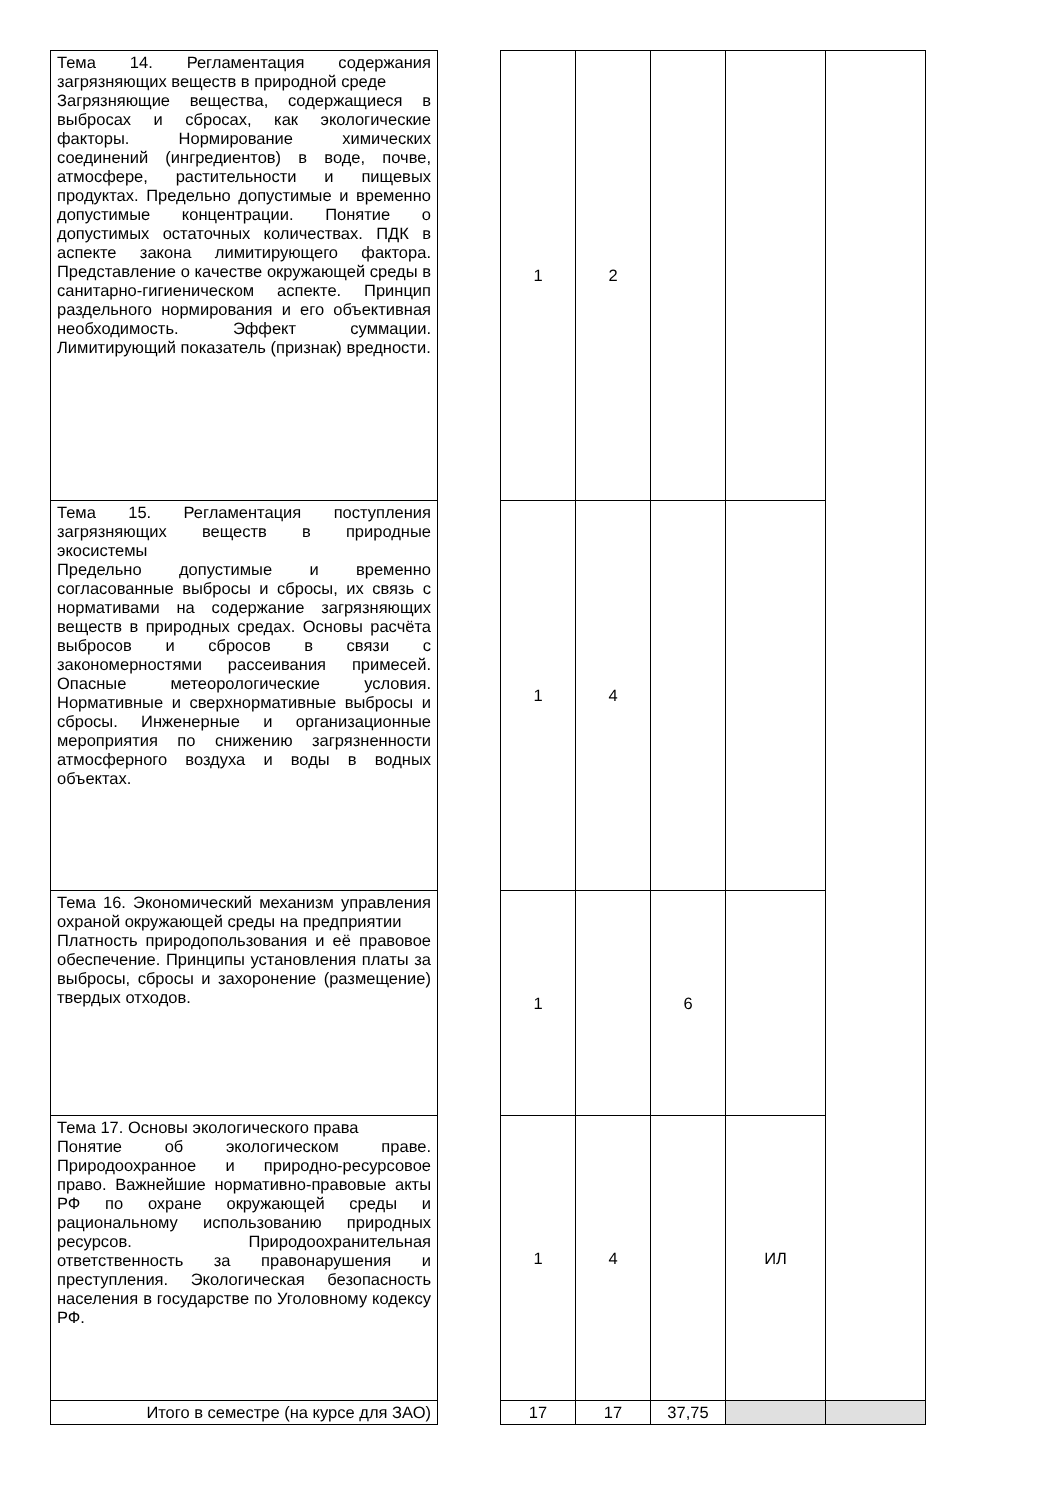| Тема 14. Регламентация содержания загрязняющих веществ в природной среде Загрязняющие вещества, содержащиеся в выбросах и сбросах, как экологические факторы. Нормирование химических соединений (ингредиентов) в воде, почве, атмосфере, растительности и пищевых продуктах. Предельно допустимые и временно допустимые концентрации. Понятие о допустимых остаточных количествах. ПДК в аспекте закона лимитирующего фактора. Представление о качестве окружающей среды в санитарно-гигиеническом аспекте. Принцип раздельного нормирования и его объективная необходимость. Эффект суммации. Лимитирующий показатель (признак) вредности. | | 1 | 2 | | | |
| Тема 15. Регламентация поступления загрязняющих веществ в природные экосистемы Предельно допустимые и временно согласованные выбросы и сбросы, их связь с нормативами на содержание загрязняющих веществ в природных средах. Основы расчёта выбросов и сбросов в связи с закономерностями рассеивания примесей. Опасные метеорологические условия. Нормативные и сверхнормативные выбросы и сбросы. Инженерные и организационные мероприятия по снижению загрязненности атмосферного воздуха и воды в водных объектах. | | 1 | 4 | | | |
| Тема 16. Экономический механизм управления охраной окружающей среды на предприятии Платность природопользования и её правовое обеспечение. Принципы установления платы за выбросы, сбросы и захоронение (размещение) твердых отходов. | | 1 | | 6 | | |
| Тема 17. Основы экологического права Понятие об экологическом праве. Природоохранное и природно-ресурсовое право. Важнейшие нормативно-правовые акты РФ по охране окружающей среды и рациональному использованию природных ресурсов. Природоохранительная ответственность за правонарушения и преступления. Экологическая безопасность населения в государстве по Уголовному кодексу РФ. | | 1 | 4 | | ИЛ | |
| Итого в семестре (на курсе для ЗАО) | | 17 | 17 | 37,75 | | |